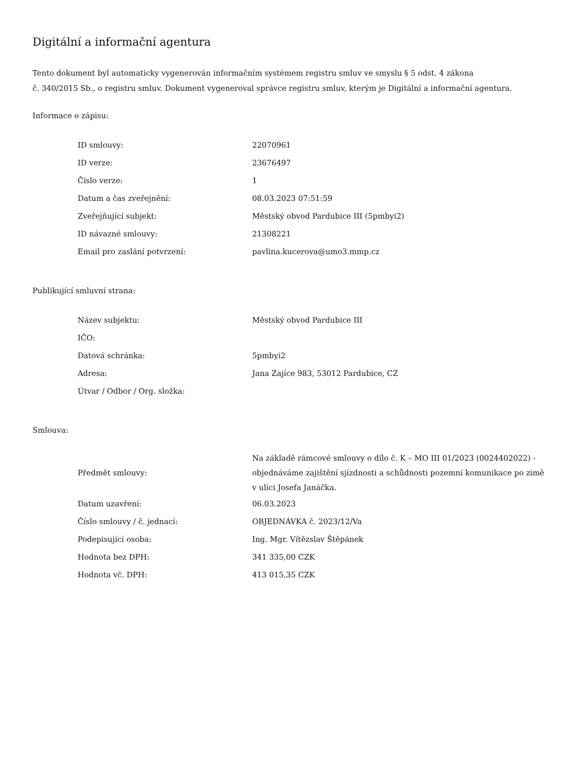Digitální a informační agentura
Tento dokument byl automaticky vygenerován informačním systémem registru smluv ve smyslu § 5 odst. 4 zákona
č. 340/2015 Sb., o registru smluv. Dokument vygeneroval správce registru smluv, kterým je Digitální a informační agentura.
Informace o zápisu:
| ID smlouvy: | 22070961 |
| ID verze: | 23676497 |
| Číslo verze: | 1 |
| Datum a čas zveřejnění: | 08.03.2023 07:51:59 |
| Zveřejňující subjekt: | Městský obvod Pardubice III (5pmbyi2) |
| ID návazné smlouvy: | 21308221 |
| Email pro zaslání potvrzení: | pavlina.kucerova@umo3.mmp.cz |
Publikující smluvní strana:
| Název subjektu: | Městský obvod Pardubice III |
| IČO: | |
| Datová schránka: | 5pmbyi2 |
| Adresa: | Jana Zajíce 983, 53012 Pardubice, CZ |
| Útvar / Odbor / Org. složka: | |
Smlouva:
| Předmět smlouvy: | Na základě rámcové smlouvy o dílo č. K – MO III 01/2023 (0024402022) - objednáváme zajištění sjízdnosti a schůdnosti pozemní komunikace po zimě v ulici Josefa Janáčka. |
| Datum uzavření: | 06.03.2023 |
| Číslo smlouvy / č. jednací: | OBJEDNÁVKA č. 2023/12/Va |
| Podepisující osoba: | Ing. Mgr. Vítězslav Štěpánek |
| Hodnota bez DPH: | 341 335,00 CZK |
| Hodnota vč. DPH: | 413 015,35 CZK |